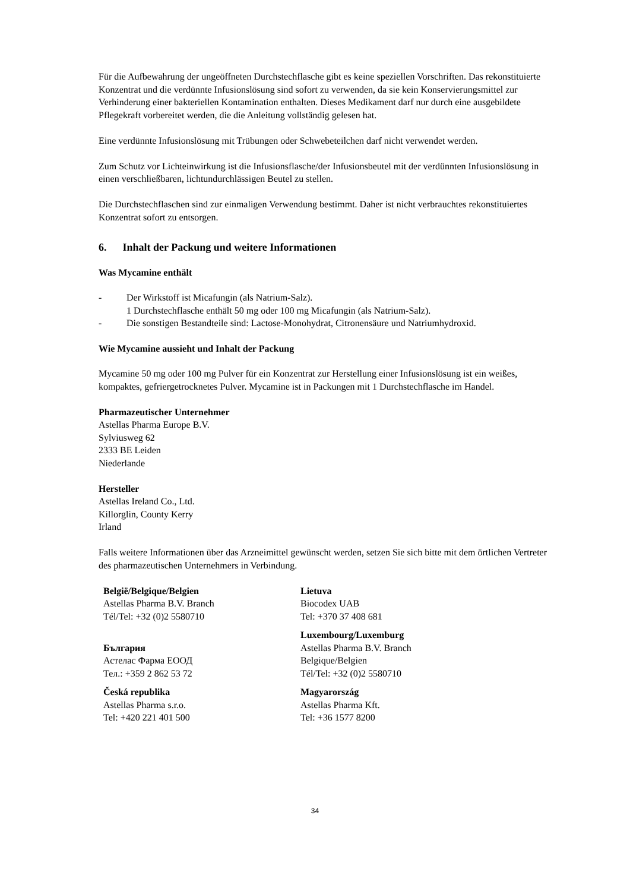Für die Aufbewahrung der ungeöffneten Durchstechflasche gibt es keine speziellen Vorschriften. Das rekonstituierte Konzentrat und die verdünnte Infusionslösung sind sofort zu verwenden, da sie kein Konservierungsmittel zur Verhinderung einer bakteriellen Kontamination enthalten. Dieses Medikament darf nur durch eine ausgebildete Pflegekraft vorbereitet werden, die die Anleitung vollständig gelesen hat.
Eine verdünnte Infusionslösung mit Trübungen oder Schwebeteilchen darf nicht verwendet werden.
Zum Schutz vor Lichteinwirkung ist die Infusionsflasche/der Infusionsbeutel mit der verdünnten Infusionslösung in einen verschließbaren, lichtundurchlässigen Beutel zu stellen.
Die Durchstechflaschen sind zur einmaligen Verwendung bestimmt. Daher ist nicht verbrauchtes rekonstituiertes Konzentrat sofort zu entsorgen.
6. Inhalt der Packung und weitere Informationen
Was Mycamine enthält
- Der Wirkstoff ist Micafungin (als Natrium-Salz).
1 Durchstechflasche enthält 50 mg oder 100 mg Micafungin (als Natrium-Salz).
- Die sonstigen Bestandteile sind: Lactose-Monohydrat, Citronensäure und Natriumhydroxid.
Wie Mycamine aussieht und Inhalt der Packung
Mycamine 50 mg oder 100 mg Pulver für ein Konzentrat zur Herstellung einer Infusionslösung ist ein weißes, kompaktes, gefriergetrocknetes Pulver. Mycamine ist in Packungen mit 1 Durchstechflasche im Handel.
Pharmazeutischer Unternehmer
Astellas Pharma Europe B.V.
Sylviusweg 62
2333 BE Leiden
Niederlande
Hersteller
Astellas Ireland Co., Ltd.
Killorglin, County Kerry
Irland
Falls weitere Informationen über das Arzneimittel gewünscht werden, setzen Sie sich bitte mit dem örtlichen Vertreter des pharmazeutischen Unternehmers in Verbindung.
| België/Belgique/Belgien Astellas Pharma B.V. Branch Tél/Tel: +32 (0)2 5580710 | Lietuva Biocodex UAB Tel: +370 37 408 681 |
| България Астелас Фарма ЕООД Тел.: +359 2 862 53 72 | Luxembourg/Luxemburg Astellas Pharma B.V. Branch Belgique/Belgien Tél/Tel: +32 (0)2 5580710 |
| Česká republika Astellas Pharma s.r.o. Tel: +420 221 401 500 | Magyarország Astellas Pharma Kft. Tel: +36 1577 8200 |
34